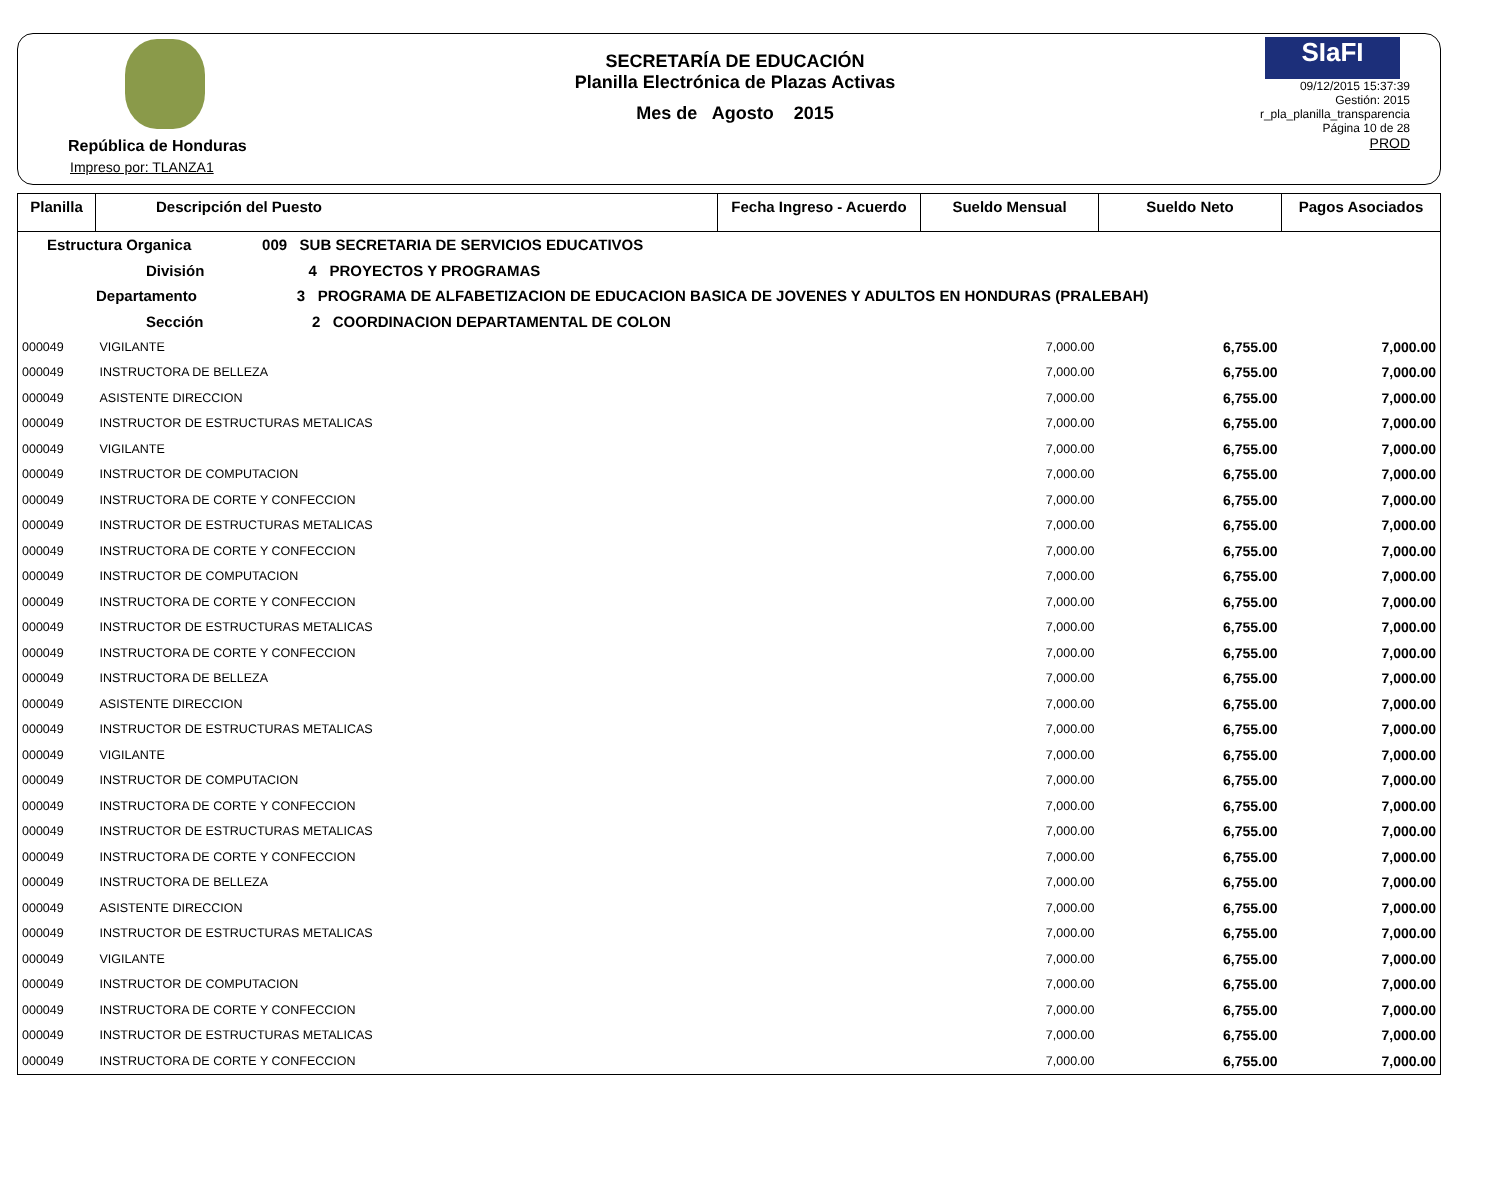República de Honduras
Impreso por: TLANZA1
SECRETARÍA DE EDUCACIÓN
Planilla Electrónica de Plazas Activas
Mes de Agosto 2015
SIaFI
09/12/2015 15:37:39
Gestión: 2015
r_pla_planilla_transparencia
Página 10 de 28
PROD
| Planilla | Descripción del Puesto | Fecha Ingreso - Acuerdo | Sueldo Mensual | Sueldo Neto | Pagos Asociados |
| --- | --- | --- | --- | --- | --- |
| Estructura Organica 009 SUB SECRETARIA DE SERVICIOS EDUCATIVOS | | | | | |
| División 4 PROYECTOS Y PROGRAMAS | | | | | |
| Departamento 3 PROGRAMA DE ALFABETIZACION DE EDUCACION BASICA DE JOVENES Y ADULTOS EN HONDURAS (PRALEBAH) | | | | | |
| Sección 2 COORDINACION DEPARTAMENTAL DE COLON | | | | | |
| 000049 | VIGILANTE | | 7,000.00 | 6,755.00 | 7,000.00 |
| 000049 | INSTRUCTORA DE BELLEZA | | 7,000.00 | 6,755.00 | 7,000.00 |
| 000049 | ASISTENTE DIRECCION | | 7,000.00 | 6,755.00 | 7,000.00 |
| 000049 | INSTRUCTOR DE ESTRUCTURAS METALICAS | | 7,000.00 | 6,755.00 | 7,000.00 |
| 000049 | VIGILANTE | | 7,000.00 | 6,755.00 | 7,000.00 |
| 000049 | INSTRUCTOR DE COMPUTACION | | 7,000.00 | 6,755.00 | 7,000.00 |
| 000049 | INSTRUCTORA DE CORTE Y CONFECCION | | 7,000.00 | 6,755.00 | 7,000.00 |
| 000049 | INSTRUCTOR DE ESTRUCTURAS METALICAS | | 7,000.00 | 6,755.00 | 7,000.00 |
| 000049 | INSTRUCTORA DE CORTE Y CONFECCION | | 7,000.00 | 6,755.00 | 7,000.00 |
| 000049 | INSTRUCTOR DE COMPUTACION | | 7,000.00 | 6,755.00 | 7,000.00 |
| 000049 | INSTRUCTORA DE CORTE Y CONFECCION | | 7,000.00 | 6,755.00 | 7,000.00 |
| 000049 | INSTRUCTOR DE ESTRUCTURAS METALICAS | | 7,000.00 | 6,755.00 | 7,000.00 |
| 000049 | INSTRUCTORA DE CORTE Y CONFECCION | | 7,000.00 | 6,755.00 | 7,000.00 |
| 000049 | INSTRUCTORA DE BELLEZA | | 7,000.00 | 6,755.00 | 7,000.00 |
| 000049 | ASISTENTE DIRECCION | | 7,000.00 | 6,755.00 | 7,000.00 |
| 000049 | INSTRUCTOR DE ESTRUCTURAS METALICAS | | 7,000.00 | 6,755.00 | 7,000.00 |
| 000049 | VIGILANTE | | 7,000.00 | 6,755.00 | 7,000.00 |
| 000049 | INSTRUCTOR DE COMPUTACION | | 7,000.00 | 6,755.00 | 7,000.00 |
| 000049 | INSTRUCTORA DE CORTE Y CONFECCION | | 7,000.00 | 6,755.00 | 7,000.00 |
| 000049 | INSTRUCTOR DE ESTRUCTURAS METALICAS | | 7,000.00 | 6,755.00 | 7,000.00 |
| 000049 | INSTRUCTORA DE CORTE Y CONFECCION | | 7,000.00 | 6,755.00 | 7,000.00 |
| 000049 | INSTRUCTORA DE BELLEZA | | 7,000.00 | 6,755.00 | 7,000.00 |
| 000049 | ASISTENTE DIRECCION | | 7,000.00 | 6,755.00 | 7,000.00 |
| 000049 | INSTRUCTOR DE ESTRUCTURAS METALICAS | | 7,000.00 | 6,755.00 | 7,000.00 |
| 000049 | VIGILANTE | | 7,000.00 | 6,755.00 | 7,000.00 |
| 000049 | INSTRUCTOR DE COMPUTACION | | 7,000.00 | 6,755.00 | 7,000.00 |
| 000049 | INSTRUCTORA DE CORTE Y CONFECCION | | 7,000.00 | 6,755.00 | 7,000.00 |
| 000049 | INSTRUCTOR DE ESTRUCTURAS METALICAS | | 7,000.00 | 6,755.00 | 7,000.00 |
| 000049 | INSTRUCTORA DE CORTE Y CONFECCION | | 7,000.00 | 6,755.00 | 7,000.00 |